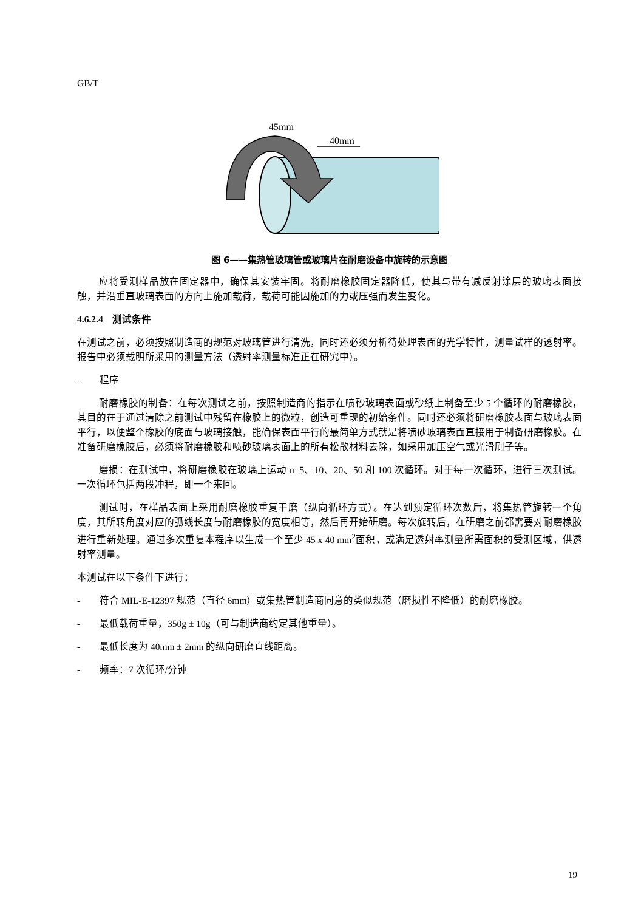GB/T
45mm
40mm
图 6——集热管玻璃管或玻璃片在耐磨设备中旋转的示意图
应将受测样品放在固定器中，确保其安装牢固。将耐磨橡胶固定器降低，使其与带有减反射涂层的玻璃表面接触，并沿垂直玻璃表面的方向上施加载荷，载荷可能因施加的力或压强而发生变化。
4.6.2.4 测试条件
在测试之前，必须按照制造商的规范对玻璃管进行清洗，同时还必须分析待处理表面的光学特性，测量试样的透射率。报告中必须载明所采用的测量方法（透射率测量标准正在研究中）。
– 程序
耐磨橡胶的制备：在每次测试之前，按照制造商的指示在喷砂玻璃表面或砂纸上制备至少 5 个循环的耐磨橡胶，其目的在于通过清除之前测试中残留在橡胶上的微粒，创造可重现的初始条件。同时还必须将研磨橡胶表面与玻璃表面平行，以便整个橡胶的底面与玻璃接触，能确保表面平行的最简单方式就是将喷砂玻璃表面直接用于制备研磨橡胶。在准备研磨橡胶后，必须将耐磨橡胶和喷砂玻璃表面上的所有松散材料去除，如采用加压空气或光滑刷子等。
磨损：在测试中，将研磨橡胶在玻璃上运动 n=5、10、20、50 和 100 次循环。对于每一次循环，进行三次测试。一次循环包括两段冲程，即一个来回。
测试时，在样品表面上采用耐磨橡胶重复干磨（纵向循环方式）。在达到预定循环次数后，将集热管旋转一个角度，其所转角度对应的弧线长度与耐磨橡胶的宽度相等，然后再开始研磨。每次旋转后，在研磨之前都需要对耐磨橡胶进行重新处理。通过多次重复本程序以生成一个至少 45 x 40 mm<sup>2</sup>面积，或满足透射率测量所需面积的受测区域，供透射率测量。
本测试在以下条件下进行：
- 符合 MIL-E-12397 规范（直径 6mm）或集热管制造商同意的类似规范（磨损性不降低）的耐磨橡胶。
- 最低载荷重量，350g ± 10g（可与制造商约定其他重量）。
- 最低长度为 40mm ± 2mm 的纵向研磨直线距离。
- 频率：7 次循环/分钟
19